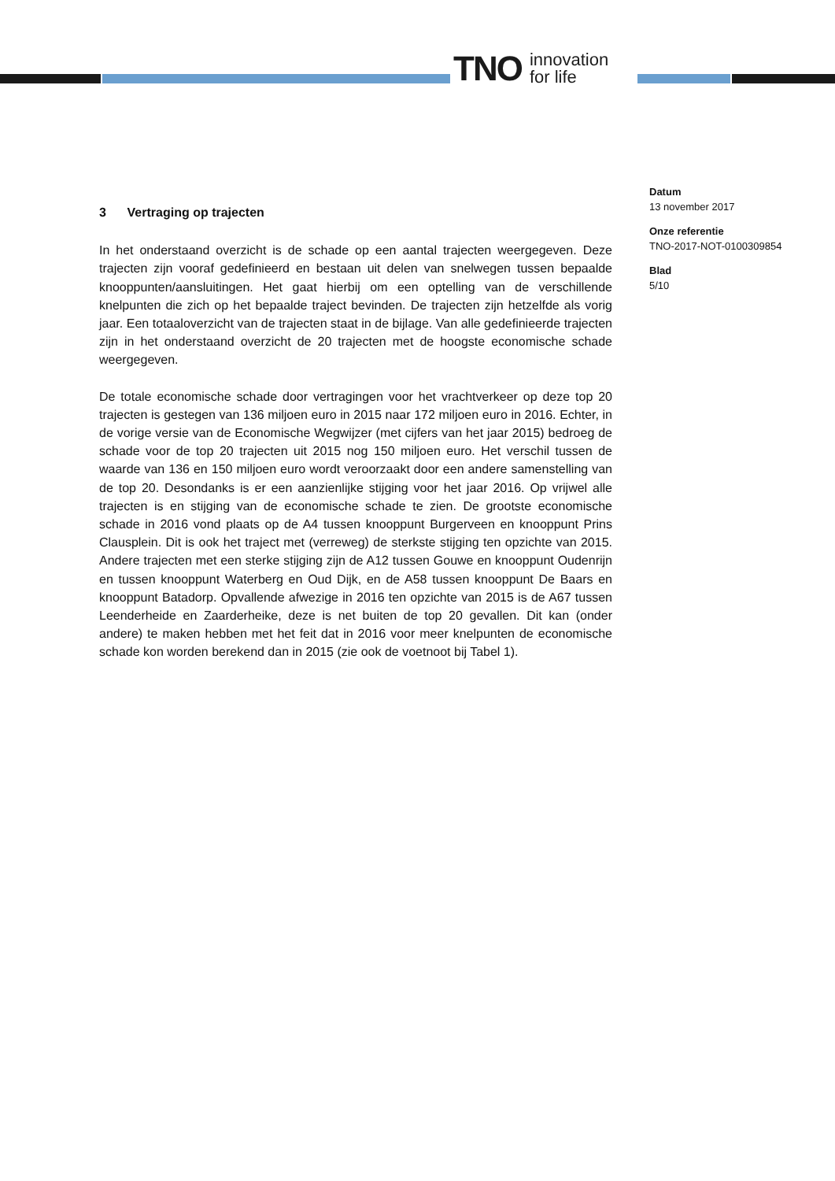TNO innovation
for life
Datum
13 november 2017
Onze referentie
TNO-2017-NOT-0100309854
Blad
5/10
3 Vertraging op trajecten
In het onderstaand overzicht is de schade op een aantal trajecten weergegeven. Deze trajecten zijn vooraf gedefinieerd en bestaan uit delen van snelwegen tussen bepaalde knooppunten/aansluitingen. Het gaat hierbij om een optelling van de verschillende knelpunten die zich op het bepaalde traject bevinden. De trajecten zijn hetzelfde als vorig jaar. Een totaaloverzicht van de trajecten staat in de bijlage. Van alle gedefinieerde trajecten zijn in het onderstaand overzicht de 20 trajecten met de hoogste economische schade weergegeven.
De totale economische schade door vertragingen voor het vrachtverkeer op deze top 20 trajecten is gestegen van 136 miljoen euro in 2015 naar 172 miljoen euro in 2016. Echter, in de vorige versie van de Economische Wegwijzer (met cijfers van het jaar 2015) bedroeg de schade voor de top 20 trajecten uit 2015 nog 150 miljoen euro. Het verschil tussen de waarde van 136 en 150 miljoen euro wordt veroorzaakt door een andere samenstelling van de top 20. Desondanks is er een aanzienlijke stijging voor het jaar 2016. Op vrijwel alle trajecten is en stijging van de economische schade te zien. De grootste economische schade in 2016 vond plaats op de A4 tussen knooppunt Burgerveen en knooppunt Prins Clausplein. Dit is ook het traject met (verreweg) de sterkste stijging ten opzichte van 2015. Andere trajecten met een sterke stijging zijn de A12 tussen Gouwe en knooppunt Oudenrijn en tussen knooppunt Waterberg en Oud Dijk, en de A58 tussen knooppunt De Baars en knooppunt Batadorp. Opvallende afwezige in 2016 ten opzichte van 2015 is de A67 tussen Leenderheide en Zaarderheike, deze is net buiten de top 20 gevallen. Dit kan (onder andere) te maken hebben met het feit dat in 2016 voor meer knelpunten de economische schade kon worden berekend dan in 2015 (zie ook de voetnoot bij Tabel 1).